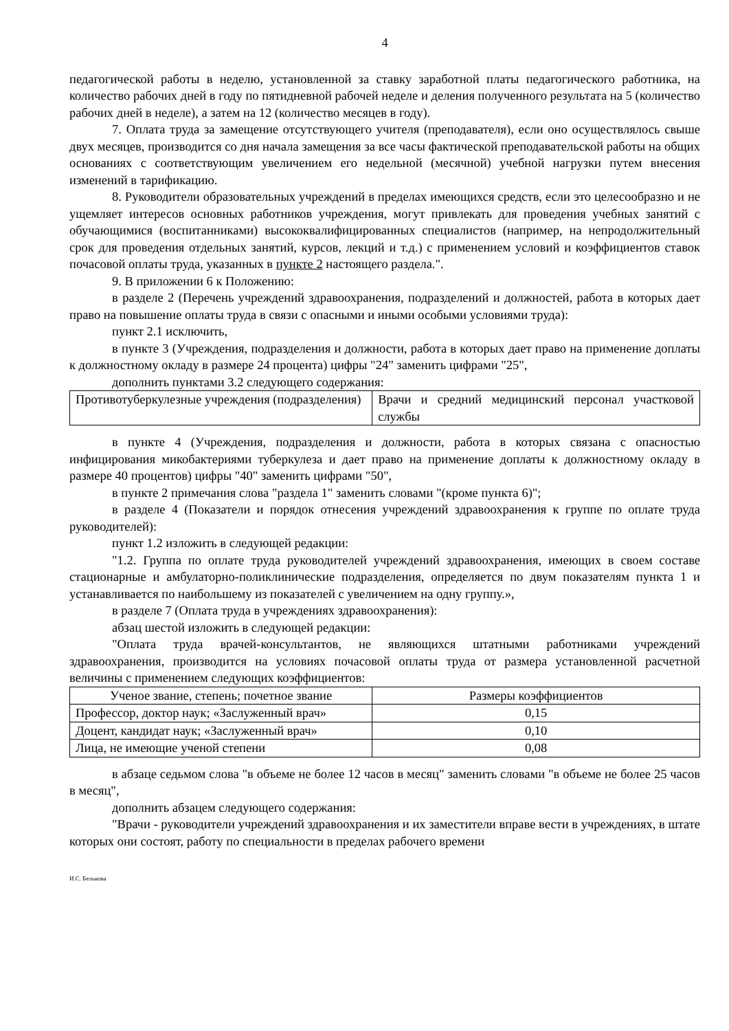4
педагогической работы в неделю, установленной за ставку заработной платы педагогического работника, на количество рабочих дней в году по пятидневной рабочей неделе и деления полученного результата на 5 (количество рабочих дней в неделе), а затем на 12 (количество месяцев в году).
7. Оплата труда за замещение отсутствующего учителя (преподавателя), если оно осуществлялось свыше двух месяцев, производится со дня начала замещения за все часы фактической преподавательской работы на общих основаниях с соответствующим увеличением его недельной (месячной) учебной нагрузки путем внесения изменений в тарификацию.
8. Руководители образовательных учреждений в пределах имеющихся средств, если это целесообразно и не ущемляет интересов основных работников учреждения, могут привлекать для проведения учебных занятий с обучающимися (воспитанниками) высококвалифицированных специалистов (например, на непродолжительный срок для проведения отдельных занятий, курсов, лекций и т.д.) с применением условий и коэффициентов ставок почасовой оплаты труда, указанных в пункте 2 настоящего раздела.".
9. В приложении 6 к Положению:
в разделе 2 (Перечень учреждений здравоохранения, подразделений и должностей, работа в которых дает право на повышение оплаты труда в связи с опасными и иными особыми условиями труда):
пункт 2.1 исключить,
в пункте 3 (Учреждения, подразделения и должности, работа в которых дает право на применение доплаты к должностному окладу в размере 24 процента) цифры "24" заменить цифрами "25",
дополнить пунктами 3.2 следующего содержания:
| Противотуберкулезные учреждения (подразделения) | Врачи и средний медицинский персонал участковой службы |
в пункте 4 (Учреждения, подразделения и должности, работа в которых связана с опасностью инфицирования микобактериями туберкулеза и дает право на применение доплаты к должностному окладу в размере 40 процентов) цифры "40" заменить цифрами "50",
в пункте 2 примечания слова "раздела 1" заменить словами "(кроме пункта 6)";
в разделе 4 (Показатели и порядок отнесения учреждений здравоохранения к группе по оплате труда руководителей):
пункт 1.2 изложить в следующей редакции:
"1.2. Группа по оплате труда руководителей учреждений здравоохранения, имеющих в своем составе стационарные и амбулаторно-поликлинические подразделения, определяется по двум показателям пункта 1 и устанавливается по наибольшему из показателей с увеличением на одну группу.»,
в разделе 7 (Оплата труда в учреждениях здравоохранения):
абзац шестой изложить в следующей редакции:
"Оплата труда врачей-консультантов, не являющихся штатными работниками учреждений здравоохранения, производится на условиях почасовой оплаты труда от размера установленной расчетной величины с применением следующих коэффициентов:
| Ученое звание, степень; почетное звание | Размеры коэффициентов |
| --- | --- |
| Профессор, доктор наук; «Заслуженный врач» | 0,15 |
| Доцент, кандидат наук; «Заслуженный врач» | 0,10 |
| Лица, не имеющие ученой степени | 0,08 |
в абзаце седьмом слова "в объеме не более 12 часов в месяц" заменить словами "в объеме не более 25 часов в месяц",
дополнить абзацем следующего содержания:
"Врачи - руководители учреждений здравоохранения и их заместители вправе вести в учреждениях, в штате которых они состоят, работу по специальности в пределах рабочего времени
И.С. Белькова